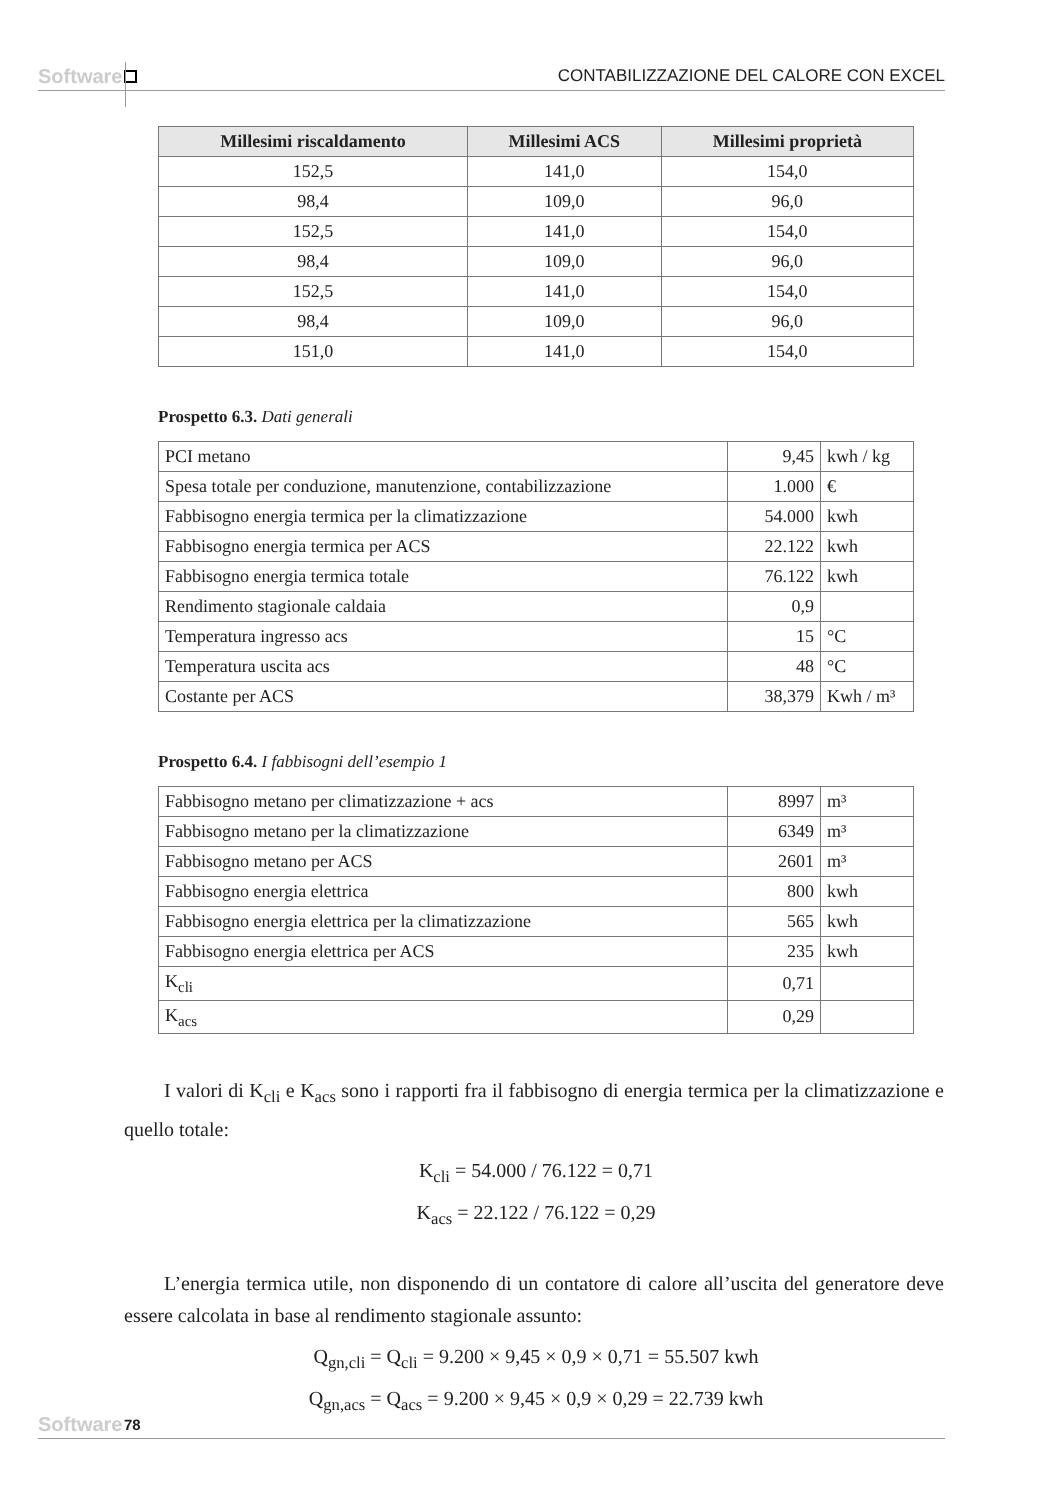Software CONTABILIZZAZIONE DEL CALORE CON EXCEL
| Millesimi riscaldamento | Millesimi ACS | Millesimi proprietà |
| --- | --- | --- |
| 152,5 | 141,0 | 154,0 |
| 98,4 | 109,0 | 96,0 |
| 152,5 | 141,0 | 154,0 |
| 98,4 | 109,0 | 96,0 |
| 152,5 | 141,0 | 154,0 |
| 98,4 | 109,0 | 96,0 |
| 151,0 | 141,0 | 154,0 |
Prospetto 6.3. Dati generali
| PCI metano | 9,45 | kwh / kg |
| Spesa totale per conduzione, manutenzione, contabilizzazione | 1.000 | € |
| Fabbisogno energia termica per la climatizzazione | 54.000 | kwh |
| Fabbisogno energia termica per ACS | 22.122 | kwh |
| Fabbisogno energia termica totale | 76.122 | kwh |
| Rendimento stagionale caldaia | 0,9 | |
| Temperatura ingresso acs | 15 | °C |
| Temperatura uscita acs | 48 | °C |
| Costante per ACS | 38,379 | Kwh / m³ |
Prospetto 6.4. I fabbisogni dell’esempio 1
| Fabbisogno metano per climatizzazione + acs | 8997 | m³ |
| Fabbisogno metano per la climatizzazione | 6349 | m³ |
| Fabbisogno metano per ACS | 2601 | m³ |
| Fabbisogno energia elettrica | 800 | kwh |
| Fabbisogno energia elettrica per la climatizzazione | 565 | kwh |
| Fabbisogno energia elettrica per ACS | 235 | kwh |
| K<sub>cli</sub> | 0,71 | |
| K<sub>acs</sub> | 0,29 | |
I valori di K<sub>cli</sub> e K<sub>acs</sub> sono i rapporti fra il fabbisogno di energia termica per la climatizzazione e quello totale:
K<sub>cli</sub> = 54.000 / 76.122 = 0,71
K<sub>acs</sub> = 22.122 / 76.122 = 0,29
L’energia termica utile, non disponendo di un contatore di calore all’uscita del generatore deve essere calcolata in base al rendimento stagionale assunto:
Q<sub>gn,cli</sub> = Q<sub>cli</sub> = 9.200 × 9,45 × 0,9 × 0,71 = 55.507 kwh
Q<sub>gn,acs</sub> = Q<sub>acs</sub> = 9.200 × 9,45 × 0,9 × 0,29 = 22.739 kwh
Software 78